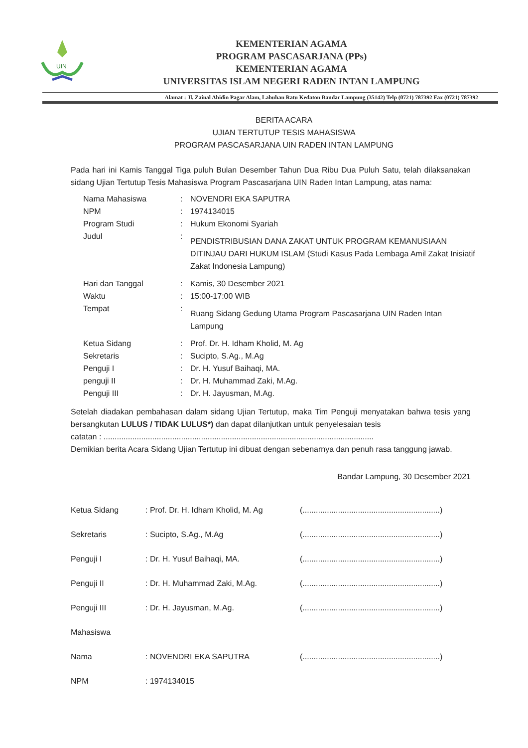UIN
KEMENTERIAN AGAMA
PROGRAM PASCASARJANA (PPs)
KEMENTERIAN AGAMA
UNIVERSITAS ISLAM NEGERI RADEN INTAN LAMPUNG
Alamat : Jl. Zainal Abidin Pagar Alam, Labuhan Ratu Kedaton Bandar Lampung (35142) Telp (0721) 787392 Fax (0721) 787392
BERITA ACARA
UJIAN TERTUTUP TESIS MAHASISWA
PROGRAM PASCASARJANA UIN RADEN INTAN LAMPUNG
Pada hari ini Kamis Tanggal Tiga puluh Bulan Desember Tahun Dua Ribu Dua Puluh Satu, telah dilaksanakan sidang Ujian Tertutup Tesis Mahasiswa Program Pascasarjana UIN Raden Intan Lampung, atas nama:
| Nama Mahasiswa | : | NOVENDRI EKA SAPUTRA |
| NPM | : | 1974134015 |
| Program Studi | : | Hukum Ekonomi Syariah |
| Judul | : | PENDISTRIBUSIAN DANA ZAKAT UNTUK PROGRAM KEMANUSIAAN DITINJAU DARI HUKUM ISLAM (Studi Kasus Pada Lembaga Amil Zakat Inisiatif Zakat Indonesia Lampung) |
| Hari dan Tanggal | : | Kamis, 30 Desember 2021 |
| Waktu | : | 15:00-17:00 WIB |
| Tempat | : | Ruang Sidang Gedung Utama Program Pascasarjana UIN Raden Intan Lampung |
| Ketua Sidang | : | Prof. Dr. H. Idham Kholid, M. Ag |
| Sekretaris | : | Sucipto, S.Ag., M.Ag |
| Penguji I | : | Dr. H. Yusuf Baihaqi, MA. |
| penguji II | : | Dr. H. Muhammad Zaki, M.Ag. |
| Penguji III | : | Dr. H. Jayusman, M.Ag. |
Setelah diadakan pembahasan dalam sidang Ujian Tertutup, maka Tim Penguji menyatakan bahwa tesis yang bersangkutan LULUS / TIDAK LULUS*) dan dapat dilanjutkan untuk penyelesaian tesis
catatan : ..........................................................................................................................
Demikian berita Acara Sidang Ujian Tertutup ini dibuat dengan sebenarnya dan penuh rasa tanggung jawab.
Bandar Lampung, 30 Desember 2021
| Ketua Sidang | : Prof. Dr. H. Idham Kholid, M. Ag | (..............................................................) |
| Sekretaris | : Sucipto, S.Ag., M.Ag | (..............................................................) |
| Penguji I | : Dr. H. Yusuf Baihaqi, MA. | (..............................................................) |
| Penguji II | : Dr. H. Muhammad Zaki, M.Ag. | (..............................................................) |
| Penguji III | : Dr. H. Jayusman, M.Ag. | (..............................................................) |
| Mahasiswa | | |
| Nama | : NOVENDRI EKA SAPUTRA | (..............................................................) |
| NPM | : 1974134015 | |